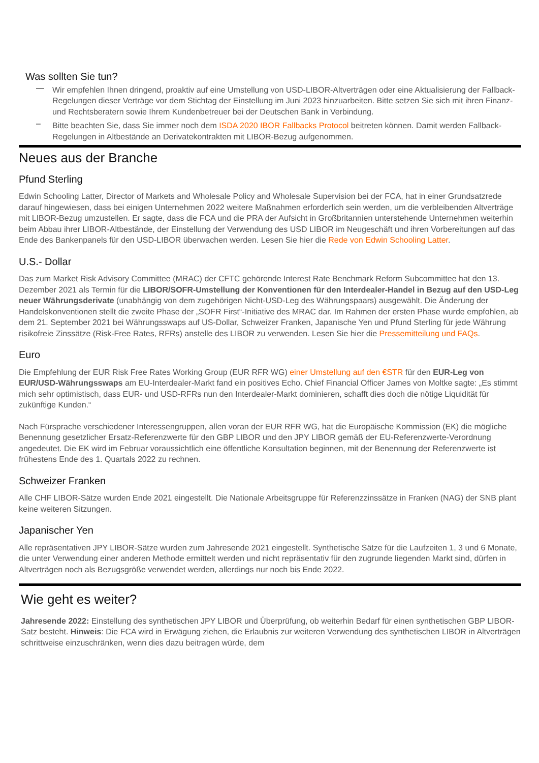Was sollten Sie tun?
— Wir empfehlen Ihnen dringend, proaktiv auf eine Umstellung von USD-LIBOR-Altverträgen oder eine Aktualisierung der Fallback-Regelungen dieser Verträge vor dem Stichtag der Einstellung im Juni 2023 hinzuarbeiten. Bitte setzen Sie sich mit ihren Finanz- und Rechtsberatern sowie Ihrem Kundenbetreuer bei der Deutschen Bank in Verbindung.
– Bitte beachten Sie, dass Sie immer noch dem ISDA 2020 IBOR Fallbacks Protocol beitreten können. Damit werden Fallback-Regelungen in Altbestände an Derivatekontrakten mit LIBOR-Bezug aufgenommen.
Neues aus der Branche
Pfund Sterling
Edwin Schooling Latter, Director of Markets and Wholesale Policy and Wholesale Supervision bei der FCA, hat in einer Grundsatzrede darauf hingewiesen, dass bei einigen Unternehmen 2022 weitere Maßnahmen erforderlich sein werden, um die verbleibenden Altverträge mit LIBOR-Bezug umzustellen. Er sagte, dass die FCA und die PRA der Aufsicht in Großbritannien unterstehende Unternehmen weiterhin beim Abbau ihrer LIBOR-Altbestände, der Einstellung der Verwendung des USD LIBOR im Neugeschäft und ihren Vorbereitungen auf das Ende des Bankenpanels für den USD-LIBOR überwachen werden. Lesen Sie hier die Rede von Edwin Schooling Latter.
U.S.- Dollar
Das zum Market Risk Advisory Committee (MRAC) der CFTC gehörende Interest Rate Benchmark Reform Subcommittee hat den 13. Dezember 2021 als Termin für die LIBOR/SOFR-Umstellung der Konventionen für den Interdealer-Handel in Bezug auf den USD-Leg neuer Währungsderivate (unabhängig von dem zugehörigen Nicht-USD-Leg des Währungspaars) ausgewählt. Die Änderung der Handelskonventionen stellt die zweite Phase der „SOFR First“-Initiative des MRAC dar. Im Rahmen der ersten Phase wurde empfohlen, ab dem 21. September 2021 bei Währungsswaps auf US-Dollar, Schweizer Franken, Japanische Yen und Pfund Sterling für jede Währung risikofreie Zinssätze (Risk-Free Rates, RFRs) anstelle des LIBOR zu verwenden. Lesen Sie hier die Pressemitteilung und FAQs.
Euro
Die Empfehlung der EUR Risk Free Rates Working Group (EUR RFR WG) einer Umstellung auf den €STR für den EUR-Leg von EUR/USD-Währungsswaps am EU-Interdealer-Markt fand ein positives Echo. Chief Financial Officer James von Moltke sagte: „Es stimmt mich sehr optimistisch, dass EUR- und USD-RFRs nun den Interdealer-Markt dominieren, schafft dies doch die nötige Liquidität für zukünftige Kunden.“
Nach Fürsprache verschiedener Interessengruppen, allen voran der EUR RFR WG, hat die Europäische Kommission (EK) die mögliche Benennung gesetzlicher Ersatz-Referenzwerte für den GBP LIBOR und den JPY LIBOR gemäß der EU-Referenzwerte-Verordnung angedeutet. Die EK wird im Februar voraussichtlich eine öffentliche Konsultation beginnen, mit der Benennung der Referenzwerte ist frühestens Ende des 1. Quartals 2022 zu rechnen.
Schweizer Franken
Alle CHF LIBOR-Sätze wurden Ende 2021 eingestellt. Die Nationale Arbeitsgruppe für Referenzzinssätze in Franken (NAG) der SNB plant keine weiteren Sitzungen.
Japanischer Yen
Alle repräsentativen JPY LIBOR-Sätze wurden zum Jahresende 2021 eingestellt. Synthetische Sätze für die Laufzeiten 1, 3 und 6 Monate, die unter Verwendung einer anderen Methode ermittelt werden und nicht repräsentativ für den zugrunde liegenden Markt sind, dürfen in Altverträgen noch als Bezugsgröße verwendet werden, allerdings nur noch bis Ende 2022.
Wie geht es weiter?
Jahresende 2022: Einstellung des synthetischen JPY LIBOR und Überprüfung, ob weiterhin Bedarf für einen synthetischen GBP LIBOR-Satz besteht. Hinweis: Die FCA wird in Erwägung ziehen, die Erlaubnis zur weiteren Verwendung des synthetischen LIBOR in Altverträgen schrittweise einzuschränken, wenn dies dazu beitragen würde, dem